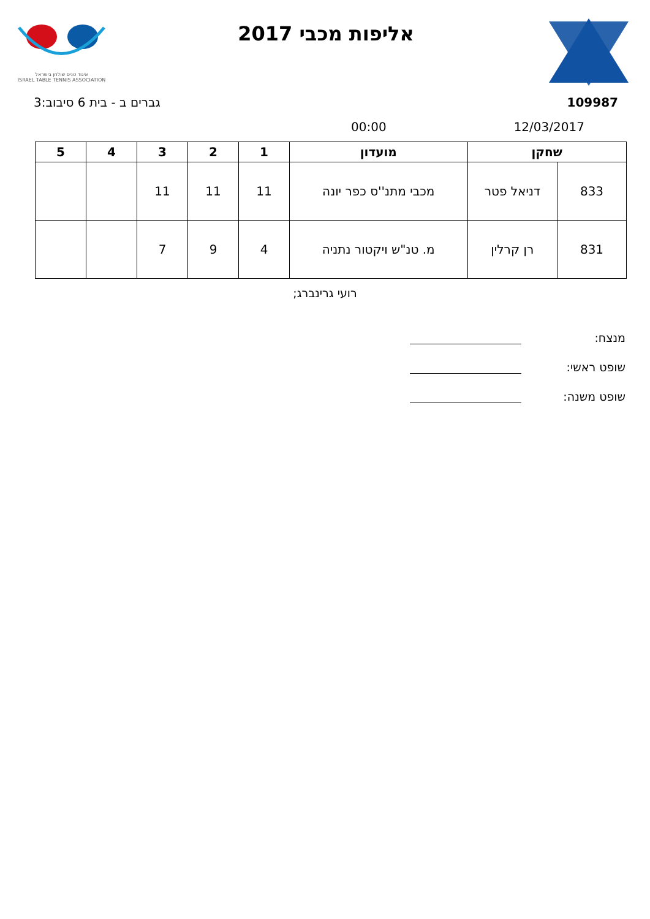איגוד טניס שולחן בישראל
ISRAEL TABLE TENNIS ASSOCIATION
אליפות מכבי 2017
גברים ב - בית 6 סיבוב:3 109987
00:00 12/03/2017
| שחקן | | מועדון | 1 | 2 | 3 | 4 | 5 |
| --- | --- | --- | --- | --- | --- | --- | --- |
| 833 | דניאל פטר | מכבי מתנ''ס כפר יונה | 11 | 11 | 11 | | |
| 831 | רן קרלין | מ. טנ"ש ויקטור נתניה | 4 | 9 | 7 | | |
רועי גרינברג;
מנצח:
שופט ראשי:
שופט משנה: